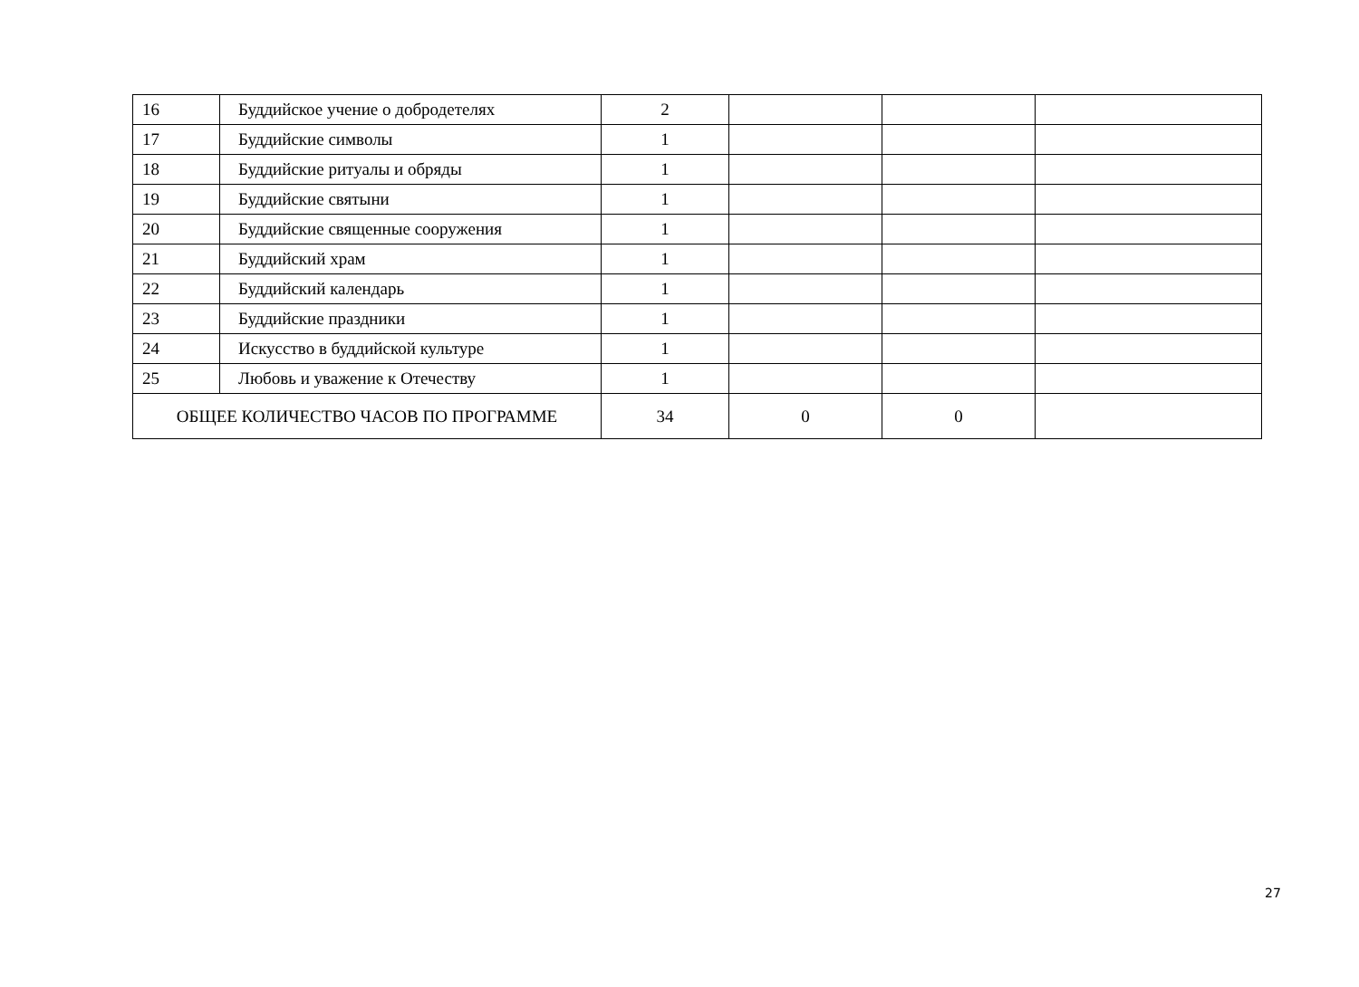| 16 | Буддийское учение о добродетелях | 2 | | | |
| 17 | Буддийские символы | 1 | | | |
| 18 | Буддийские ритуалы и обряды | 1 | | | |
| 19 | Буддийские святыни | 1 | | | |
| 20 | Буддийские священные сооружения | 1 | | | |
| 21 | Буддийский храм | 1 | | | |
| 22 | Буддийский календарь | 1 | | | |
| 23 | Буддийские праздники | 1 | | | |
| 24 | Искусство в буддийской культуре | 1 | | | |
| 25 | Любовь и уважение к Отечеству | 1 | | | |
| ОБЩЕЕ КОЛИЧЕСТВО ЧАСОВ ПО ПРОГРАММЕ | | 34 | 0 | 0 | |
27